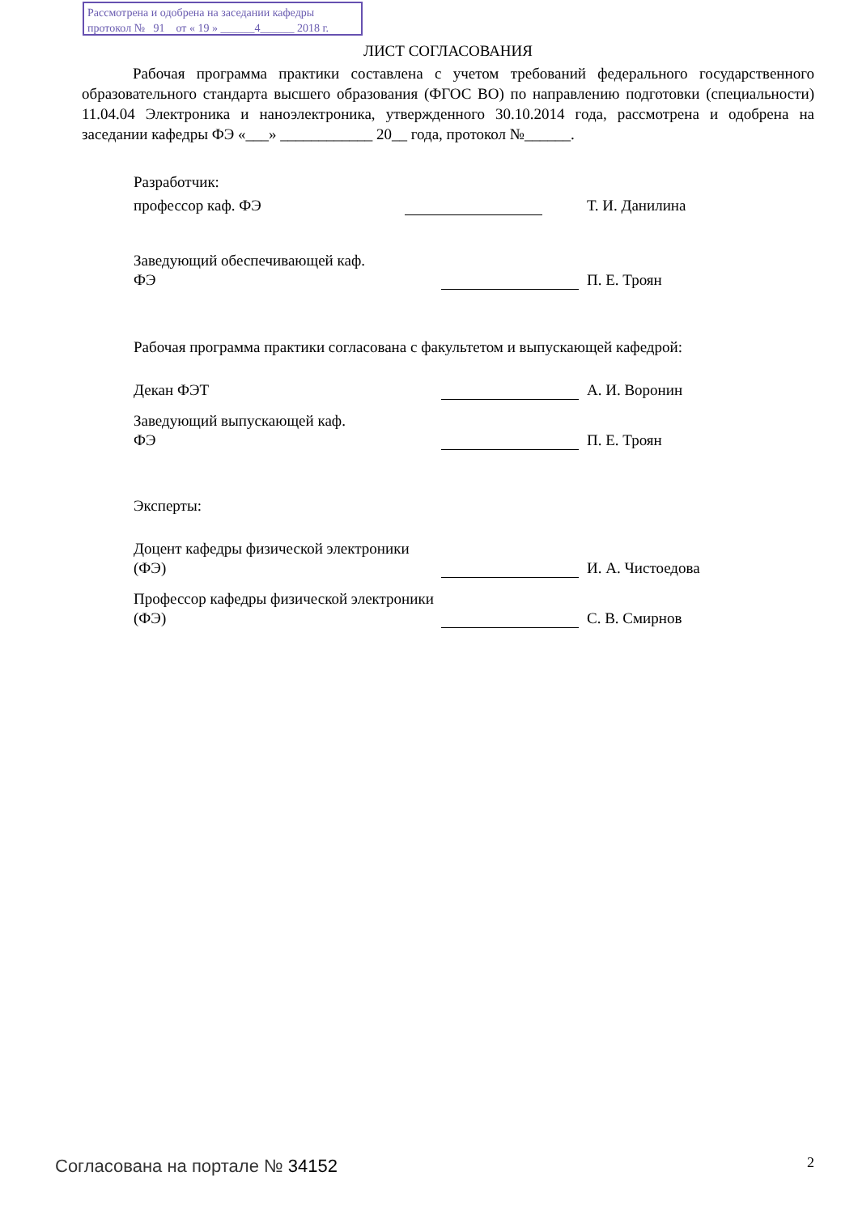Рассмотрена и одобрена на заседании кафедры
протокол № 91 от « 19 » ______4______ 2018 г.
ЛИСТ СОГЛАСОВАНИЯ
Рабочая программа практики составлена с учетом требований федерального государственного образовательного стандарта высшего образования (ФГОС ВО) по направлению подготовки (специальности) 11.04.04 Электроника и наноэлектроника, утвержденного 30.10.2014 года, рассмотрена и одобрена на заседании кафедры ФЭ «___» ____________ 20__ года, протокол №______.
Разработчик:
профессор каф. ФЭ
Т. И. Данилина
Заведующий обеспечивающей каф.
ФЭ
П. Е. Троян
Рабочая программа практики согласована с факультетом и выпускающей кафедрой:
Декан ФЭТ
А. И. Воронин
Заведующий выпускающей каф.
ФЭ
П. Е. Троян
Эксперты:
Доцент кафедры физической электроники (ФЭ)
И. А. Чистоедова
Профессор кафедры физической электроники (ФЭ)
С. В. Смирнов
Согласована на портале № 34152 2